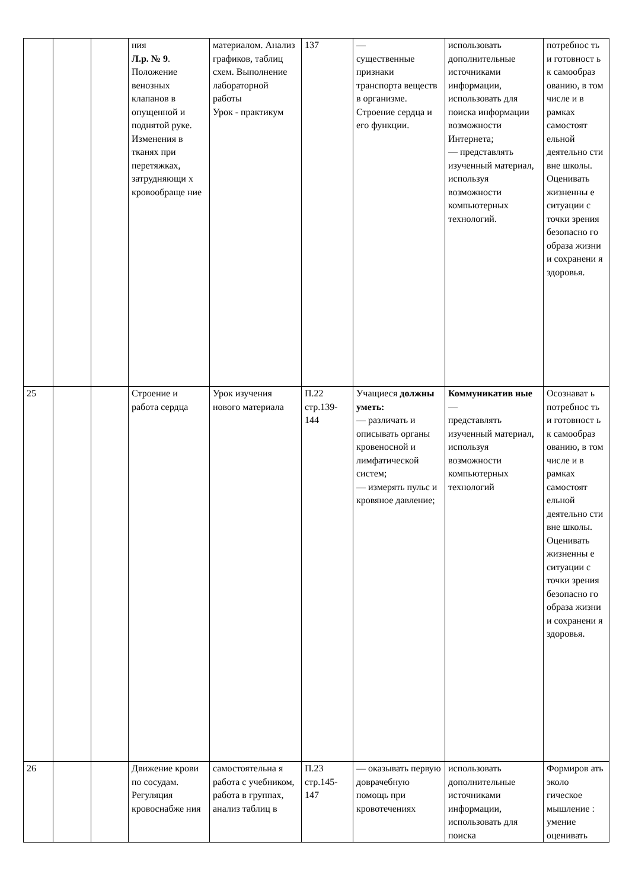| | | | ния Л.р. № 9 . Положение венозных клапанов в опущенной и поднятой руке. Изменения в тканях при перетяжках, затрудняющи х кровообраще ние | материалом. Анализ графиков, таблиц схем. Выполнение лабораторной работы Урок - практикум | 137 | — существенные признаки транспорта веществ в организме. Строение сердца и его функции. | использовать дополнительные источниками информации, использовать для поиска информации возможности Интернета; — представлять изученный материал, используя возможности компьютерных технологий. | потребнос ть и готовност ь к самообраз ованию, в том числе и в рамках самостоят ельной деятельно сти вне школы. Оценивать жизненны е ситуации с точки зрения безопасно го образа жизни и сохранени я здоровья. |
| 25 | | | Строение и работа сердца | Урок изучения нового материала | П.22 стр.139-144 | Учащиеся должны уметь: — различать и описывать органы кровеносной и лимфатической систем; — измерять пульс и кровяное давление; | Коммуникатив ные — представлять изученный материал, используя возможности компьютерных технологий | Осознават ь потребнос ть и готовност ь к самообраз ованию, в том числе и в рамках самостоят ельной деятельно сти вне школы. Оценивать жизненны е ситуации с точки зрения безопасно го образа жизни и сохранени я здоровья. |
| 26 | | | Движение крови по сосудам. Регуляция кровоснабже ния | самостоятельна я работа с учебником, работа в группах, анализ таблиц в | П.23 стр.145-147 | — оказывать первую доврачебную помощь при кровотечениях | использовать дополнительные источниками информации, использовать для поиска | Формиров ать эколо гическое мышление : умение оценивать |